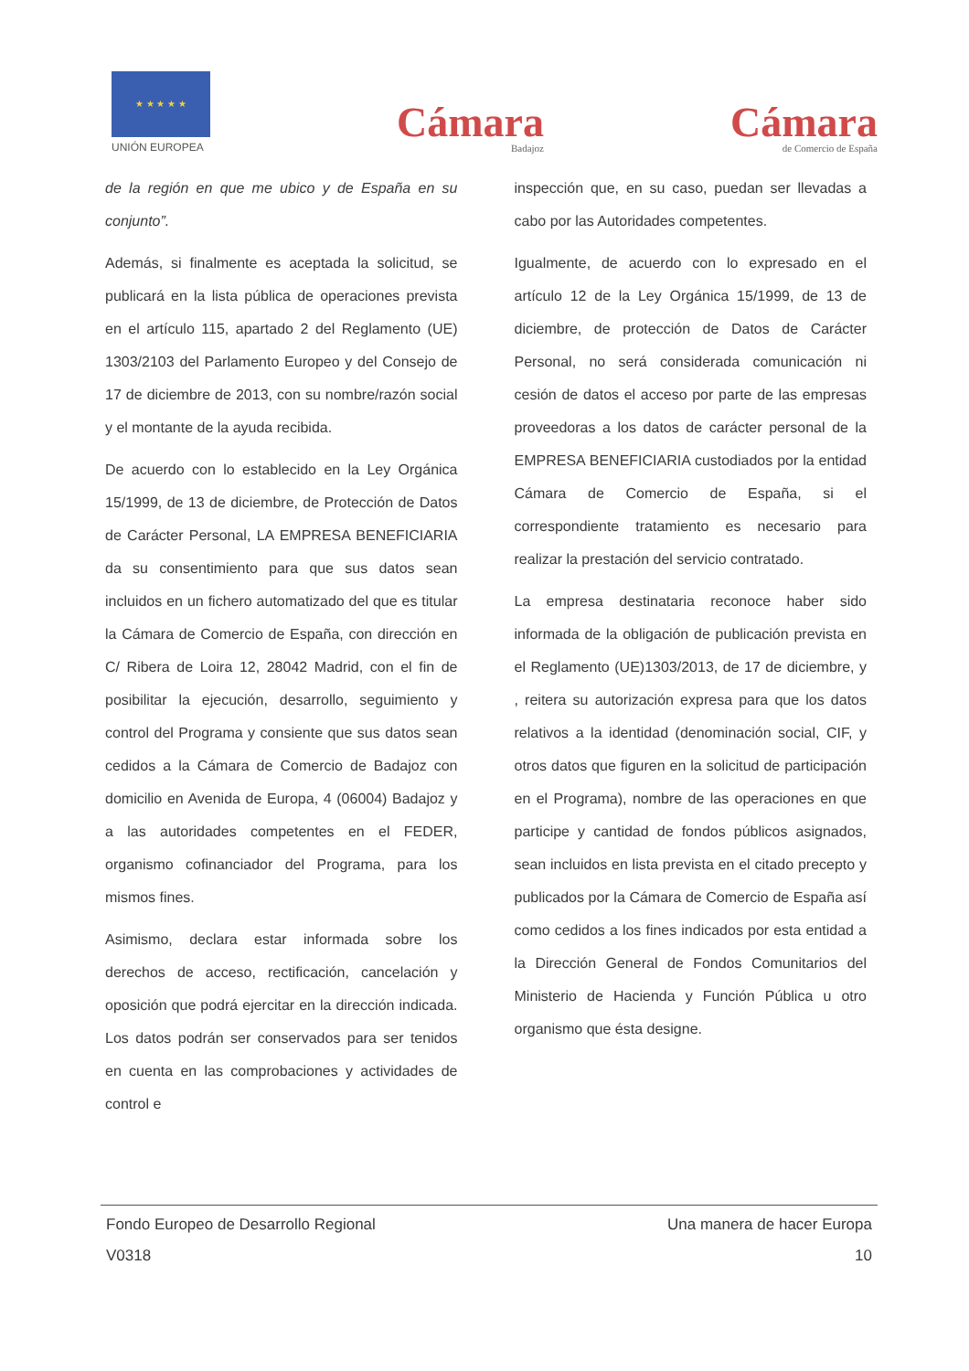★ ★ ★ ★ ★
UNIÓN EUROPEA
Cámara
Badajoz
Cámara
de Comercio de España
de la región en que me ubico y de España en su conjunto”.
Además, si finalmente es aceptada la solicitud, se publicará en la lista pública de operaciones prevista en el artículo 115, apartado 2 del Reglamento (UE) 1303/2103 del Parlamento Europeo y del Consejo de 17 de diciembre de 2013, con su nombre/razón social y el montante de la ayuda recibida.
De acuerdo con lo establecido en la Ley Orgánica 15/1999, de 13 de diciembre, de Protección de Datos de Carácter Personal, LA EMPRESA BENEFICIARIA da su consentimiento para que sus datos sean incluidos en un fichero automatizado del que es titular la Cámara de Comercio de España, con dirección en C/ Ribera de Loira 12, 28042 Madrid, con el fin de posibilitar la ejecución, desarrollo, seguimiento y control del Programa y consiente que sus datos sean cedidos a la Cámara de Comercio de Badajoz con domicilio en Avenida de Europa, 4 (06004) Badajoz y a las autoridades competentes en el FEDER, organismo cofinanciador del Programa, para los mismos fines.
Asimismo, declara estar informada sobre los derechos de acceso, rectificación, cancelación y oposición que podrá ejercitar en la dirección indicada. Los datos podrán ser conservados para ser tenidos en cuenta en las comprobaciones y actividades de control e
inspección que, en su caso, puedan ser llevadas a cabo por las Autoridades competentes.
Igualmente, de acuerdo con lo expresado en el artículo 12 de la Ley Orgánica 15/1999, de 13 de diciembre, de protección de Datos de Carácter Personal, no será considerada comunicación ni cesión de datos el acceso por parte de las empresas proveedoras a los datos de carácter personal de la EMPRESA BENEFICIARIA custodiados por la entidad Cámara de Comercio de España, si el correspondiente tratamiento es necesario para realizar la prestación del servicio contratado.
La empresa destinataria reconoce haber sido informada de la obligación de publicación prevista en el Reglamento (UE)1303/2013, de 17 de diciembre, y , reitera su autorización expresa para que los datos relativos a la identidad (denominación social, CIF, y otros datos que figuren en la solicitud de participación en el Programa), nombre de las operaciones en que participe y cantidad de fondos públicos asignados, sean incluidos en lista prevista en el citado precepto y publicados por la Cámara de Comercio de España así como cedidos a los fines indicados por esta entidad a la Dirección General de Fondos Comunitarios del Ministerio de Hacienda y Función Pública u otro organismo que ésta designe.
Fondo Europeo de Desarrollo Regional Una manera de hacer Europa
V0318 10